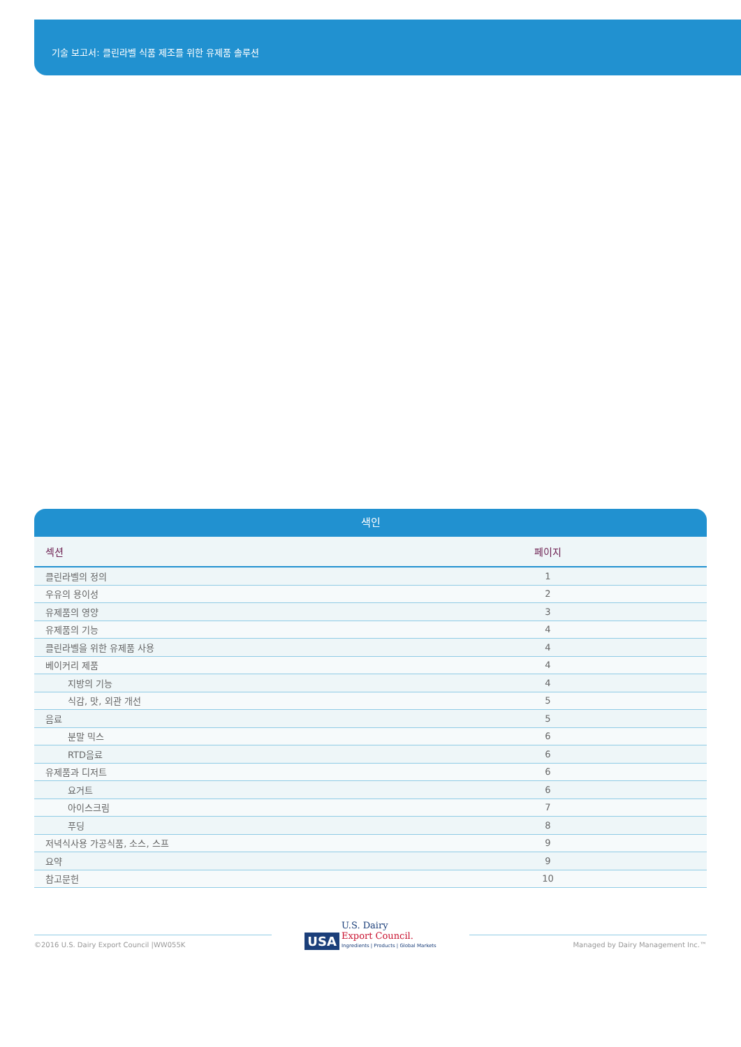기술 보고서: 클린라벨 식품 제조를 위한 유제품 솔루션
색인
| 섹션 | 페이지 |
| --- | --- |
| 클린라벨의 정의 | 1 |
| 우유의 용이성 | 2 |
| 유제품의 영양 | 3 |
| 유제품의 기능 | 4 |
| 클린라벨을 위한 유제품 사용 | 4 |
| 베이커리 제품 | 4 |
| 지방의 기능 | 4 |
| 식감, 맛, 외관 개선 | 5 |
| 음료 | 5 |
| 분말 믹스 | 6 |
| RTD음료 | 6 |
| 유제품과 디저트 | 6 |
| 요거트 | 6 |
| 아이스크림 | 7 |
| 푸딩 | 8 |
| 저녁식사용 가공식품, 소스, 스프 | 9 |
| 요약 | 9 |
| 참고문헌 | 10 |
©2016 U.S. Dairy Export Council |WW055K
USA U.S. Dairy
Export Council.
Ingredients | Products | Global Markets
Managed by Dairy Management Inc.™